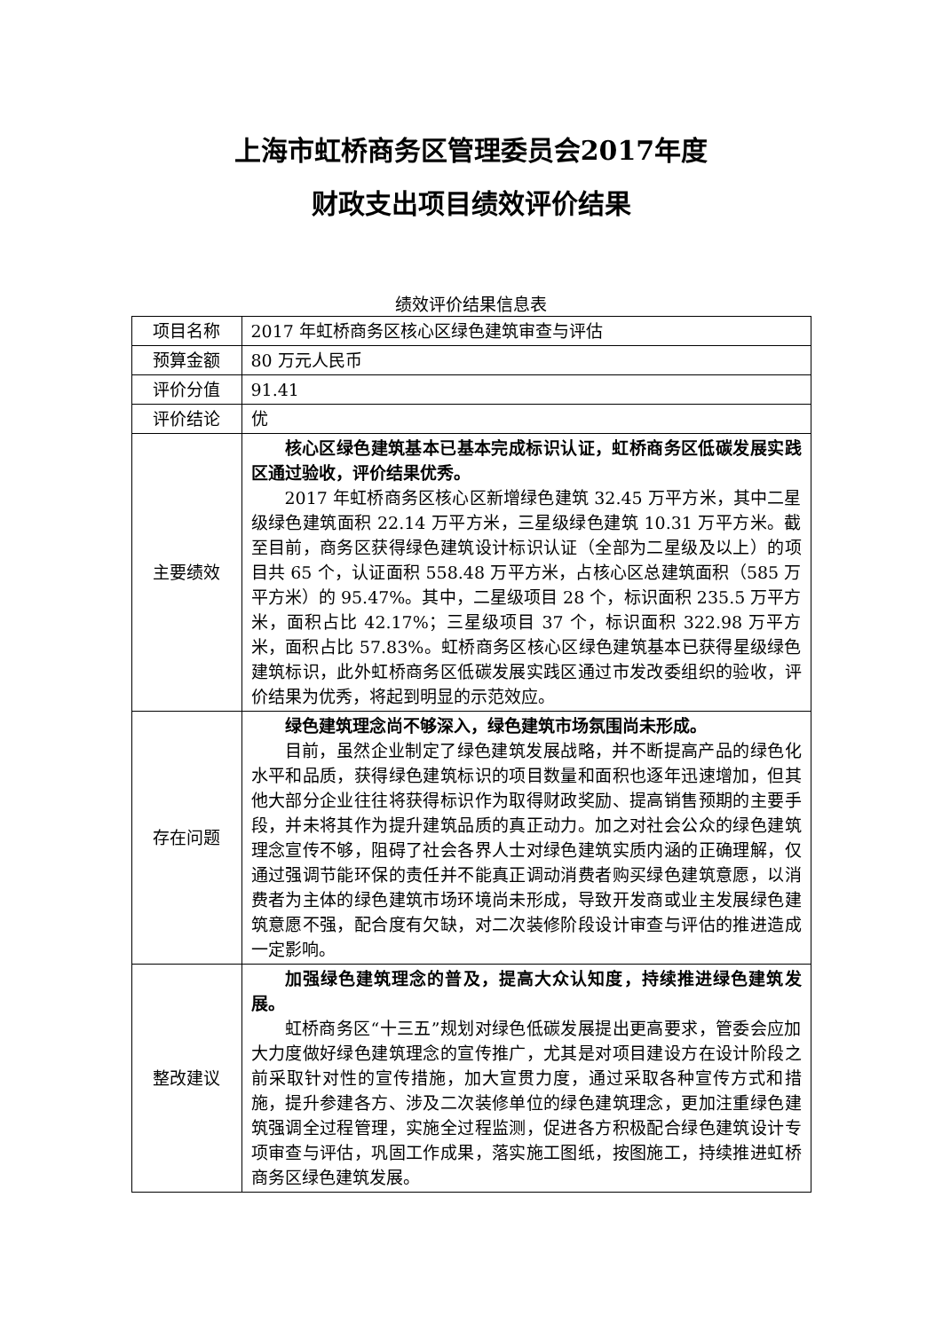上海市虹桥商务区管理委员会2017年度
财政支出项目绩效评价结果
绩效评价结果信息表
| 项目名称 | 2017 年虹桥商务区核心区绿色建筑审查与评估 |
| 预算金额 | 80 万元人民币 |
| 评价分值 | 91.41 |
| 评价结论 | 优 |
| 主要绩效 | 核心区绿色建筑基本已基本完成标识认证，虹桥商务区低碳发展实践区通过验收，评价结果优秀。 2017 年虹桥商务区核心区新增绿色建筑 32.45 万平方米，其中二星级绿色建筑面积 22.14 万平方米，三星级绿色建筑 10.31 万平方米。截至目前，商务区获得绿色建筑设计标识认证（全部为二星级及以上）的项目共 65 个，认证面积 558.48 万平方米，占核心区总建筑面积（585 万平方米）的 95.47%。其中，二星级项目 28 个，标识面积 235.5 万平方米，面积占比 42.17%；三星级项目 37 个，标识面积 322.98 万平方米，面积占比 57.83%。虹桥商务区核心区绿色建筑基本已获得星级绿色建筑标识，此外虹桥商务区低碳发展实践区通过市发改委组织的验收，评价结果为优秀，将起到明显的示范效应。 |
| 存在问题 | 绿色建筑理念尚不够深入，绿色建筑市场氛围尚未形成。 目前，虽然企业制定了绿色建筑发展战略，并不断提高产品的绿色化水平和品质，获得绿色建筑标识的项目数量和面积也逐年迅速增加，但其他大部分企业往往将获得标识作为取得财政奖励、提高销售预期的主要手段，并未将其作为提升建筑品质的真正动力。加之对社会公众的绿色建筑理念宣传不够，阻碍了社会各界人士对绿色建筑实质内涵的正确理解，仅通过强调节能环保的责任并不能真正调动消费者购买绿色建筑意愿，以消费者为主体的绿色建筑市场环境尚未形成，导致开发商或业主发展绿色建筑意愿不强，配合度有欠缺，对二次装修阶段设计审查与评估的推进造成一定影响。 |
| 整改建议 | 加强绿色建筑理念的普及，提高大众认知度，持续推进绿色建筑发展。 虹桥商务区“十三五”规划对绿色低碳发展提出更高要求，管委会应加大力度做好绿色建筑理念的宣传推广，尤其是对项目建设方在设计阶段之前采取针对性的宣传措施，加大宣贯力度，通过采取各种宣传方式和措施，提升参建各方、涉及二次装修单位的绿色建筑理念，更加注重绿色建筑强调全过程管理，实施全过程监测，促进各方积极配合绿色建筑设计专项审查与评估，巩固工作成果，落实施工图纸，按图施工，持续推进虹桥商务区绿色建筑发展。 |